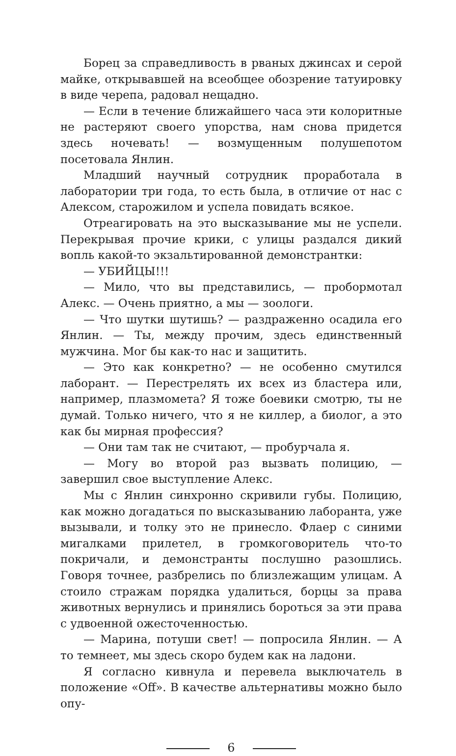Борец за справедливость в рваных джинсах и серой майке, открывавшей на всеобщее обозрение татуировку в виде черепа, радовал нещадно.
— Если в течение ближайшего часа эти колоритные не растеряют своего упорства, нам снова придется здесь ночевать! — возмущенным полушепотом посетовала Янлин.
Младший научный сотрудник проработала в лаборатории три года, то есть была, в отличие от нас с Алексом, старожилом и успела повидать всякое.
Отреагировать на это высказывание мы не успели. Перекрывая прочие крики, с улицы раздался дикий вопль какой-то экзальтированной демонстрантки:
— УБИЙЦЫ!!!
— Мило, что вы представились, — пробормотал Алекс. — Очень приятно, а мы — зоологи.
— Что шутки шутишь? — раздраженно осадила его Янлин. — Ты, между прочим, здесь единственный мужчина. Мог бы как-то нас и защитить.
— Это как конкретно? — не особенно смутился лаборант. — Перестрелять их всех из бластера или, например, плазмомета? Я тоже боевики смотрю, ты не думай. Только ничего, что я не киллер, а биолог, а это как бы мирная профессия?
— Они там так не считают, — пробурчала я.
— Могу во второй раз вызвать полицию, — завершил свое выступление Алекс.
Мы с Янлин синхронно скривили губы. Полицию, как можно догадаться по высказыванию лаборанта, уже вызывали, и толку это не принесло. Флаер с синими мигалками прилетел, в громкоговоритель что-то покричали, и демонстранты послушно разошлись. Говоря точнее, разбрелись по близлежащим улицам. А стоило стражам порядка удалиться, борцы за права животных вернулись и принялись бороться за эти права с удвоенной ожесточенностью.
— Марина, потуши свет! — попросила Янлин. — А то темнеет, мы здесь скоро будем как на ладони.
Я согласно кивнула и перевела выключатель в положение «Off». В качестве альтернативы можно было опу-
6